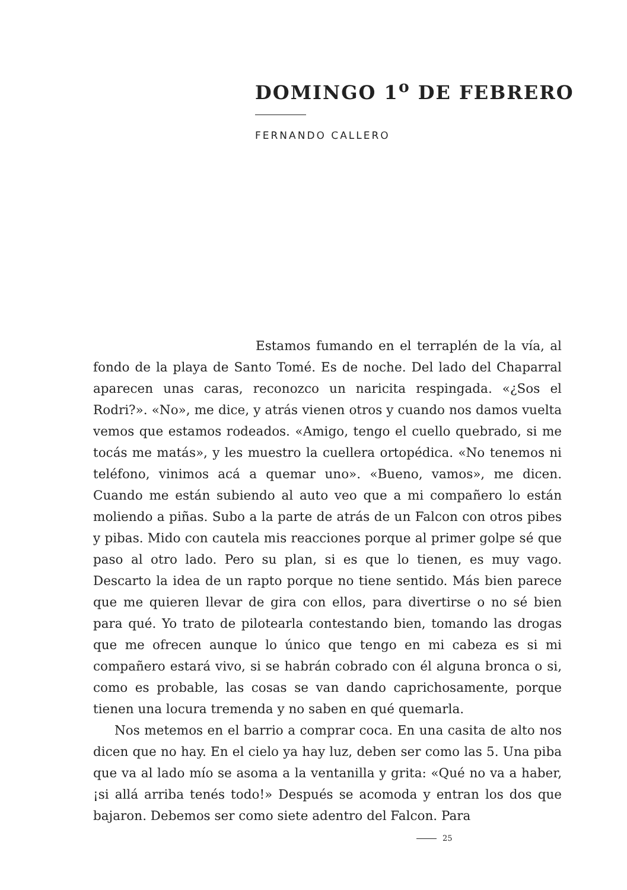DOMINGO 1<sup>o</sup> DE FEBRERO
FERNANDO CALLERO
Estamos fumando en el terraplén de la vía, al fondo de la playa de Santo Tomé. Es de noche. Del lado del Chaparral aparecen unas caras, reconozco un naricita respingada. «¿Sos el Rodri?». «No», me dice, y atrás vienen otros y cuando nos damos vuelta vemos que estamos rodeados. «Amigo, tengo el cuello quebrado, si me tocás me matás», y les muestro la cuellera ortopédica. «No tenemos ni teléfono, vinimos acá a quemar uno». «Bueno, vamos», me dicen. Cuando me están subiendo al auto veo que a mi compañero lo están moliendo a piñas. Subo a la parte de atrás de un Falcon con otros pibes y pibas. Mido con cautela mis reacciones porque al primer golpe sé que paso al otro lado. Pero su plan, si es que lo tienen, es muy vago. Descarto la idea de un rapto porque no tiene sentido. Más bien parece que me quieren llevar de gira con ellos, para divertirse o no sé bien para qué. Yo trato de pilotearla contestando bien, tomando las drogas que me ofrecen aunque lo único que tengo en mi cabeza es si mi compañero estará vivo, si se habrán cobrado con él alguna bronca o si, como es probable, las cosas se van dando caprichosamente, porque tienen una locura tremenda y no saben en qué quemarla.
Nos metemos en el barrio a comprar coca. En una casita de alto nos dicen que no hay. En el cielo ya hay luz, deben ser como las 5. Una piba que va al lado mío se asoma a la ventanilla y grita: «Qué no va a haber, ¡si allá arriba tenés todo!» Después se acomoda y entran los dos que bajaron. Debemos ser como siete adentro del Falcon. Para
25